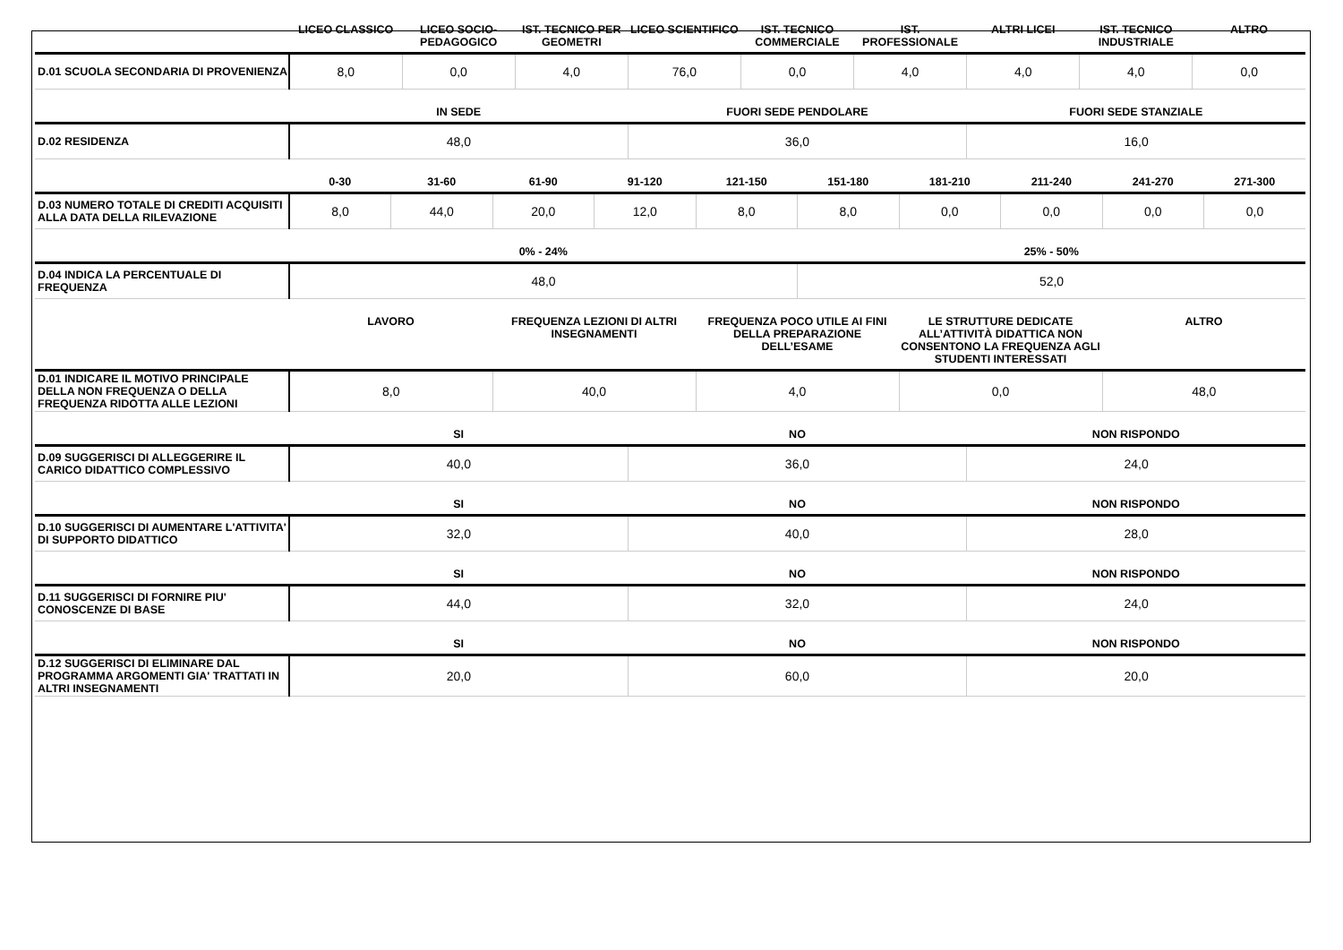| | LICEO CLASSICO | LICEO SOCIO-PEDAGOGICO | IST. TECNICO PER GEOMETRI | LICEO SCIENTIFICO | IST. TECNICO COMMERCIALE | IST. PROFESSIONALE | ALTRI LICEI | IST. TECNICO INDUSTRIALE | ALTRO |
| --- | --- | --- | --- | --- | --- | --- | --- | --- | --- |
| D.01 SCUOLA SECONDARIA DI PROVENIENZA | 8,0 | 0,0 | 4,0 | 76,0 | 0,0 | 4,0 | 4,0 | 4,0 | 0,0 |
| | IN SEDE | FUORI SEDE PENDOLARE | FUORI SEDE STANZIALE |
| --- | --- | --- | --- |
| D.02 RESIDENZA | 48,0 | 36,0 | 16,0 |
| | 0-30 | 31-60 | 61-90 | 91-120 | 121-150 | 151-180 | 181-210 | 211-240 | 241-270 | 271-300 |
| --- | --- | --- | --- | --- | --- | --- | --- | --- | --- | --- |
| D.03 NUMERO TOTALE DI CREDITI ACQUISITI ALLA DATA DELLA RILEVAZIONE | 8,0 | 44,0 | 20,0 | 12,0 | 8,0 | 8,0 | 0,0 | 0,0 | 0,0 | 0,0 |
| | 0% - 24% | 25% - 50% |
| --- | --- | --- |
| D.04 INDICA LA PERCENTUALE DI FREQUENZA | 48,0 | 52,0 |
| | LAVORO | FREQUENZA LEZIONI DI ALTRI INSEGNAMENTI | FREQUENZA POCO UTILE AI FINI DELLA PREPARAZIONE DELL’ESAME | LE STRUTTURE DEDICATE ALL’ATTIVITÀ DIDATTICA NON CONSENTONO LA FREQUENZA AGLI STUDENTI INTERESSATI | ALTRO |
| --- | --- | --- | --- | --- | --- |
| D.01 INDICARE IL MOTIVO PRINCIPALE DELLA NON FREQUENZA O DELLA FREQUENZA RIDOTTA ALLE LEZIONI | 8,0 | 40,0 | 4,0 | 0,0 | 48,0 |
| | SI | NO | NON RISPONDO |
| --- | --- | --- | --- |
| D.09 SUGGERISCI DI ALLEGGERIRE IL CARICO DIDATTICO COMPLESSIVO | 40,0 | 36,0 | 24,0 |
| | SI | NO | NON RISPONDO |
| --- | --- | --- | --- |
| D.10 SUGGERISCI DI AUMENTARE L'ATTIVITA' DI SUPPORTO DIDATTICO | 32,0 | 40,0 | 28,0 |
| | SI | NO | NON RISPONDO |
| --- | --- | --- | --- |
| D.11 SUGGERISCI DI FORNIRE PIU' CONOSCENZE DI BASE | 44,0 | 32,0 | 24,0 |
| | SI | NO | NON RISPONDO |
| --- | --- | --- | --- |
| D.12 SUGGERISCI DI ELIMINARE DAL PROGRAMMA ARGOMENTI GIA' TRATTATI IN ALTRI INSEGNAMENTI | 20,0 | 60,0 | 20,0 |